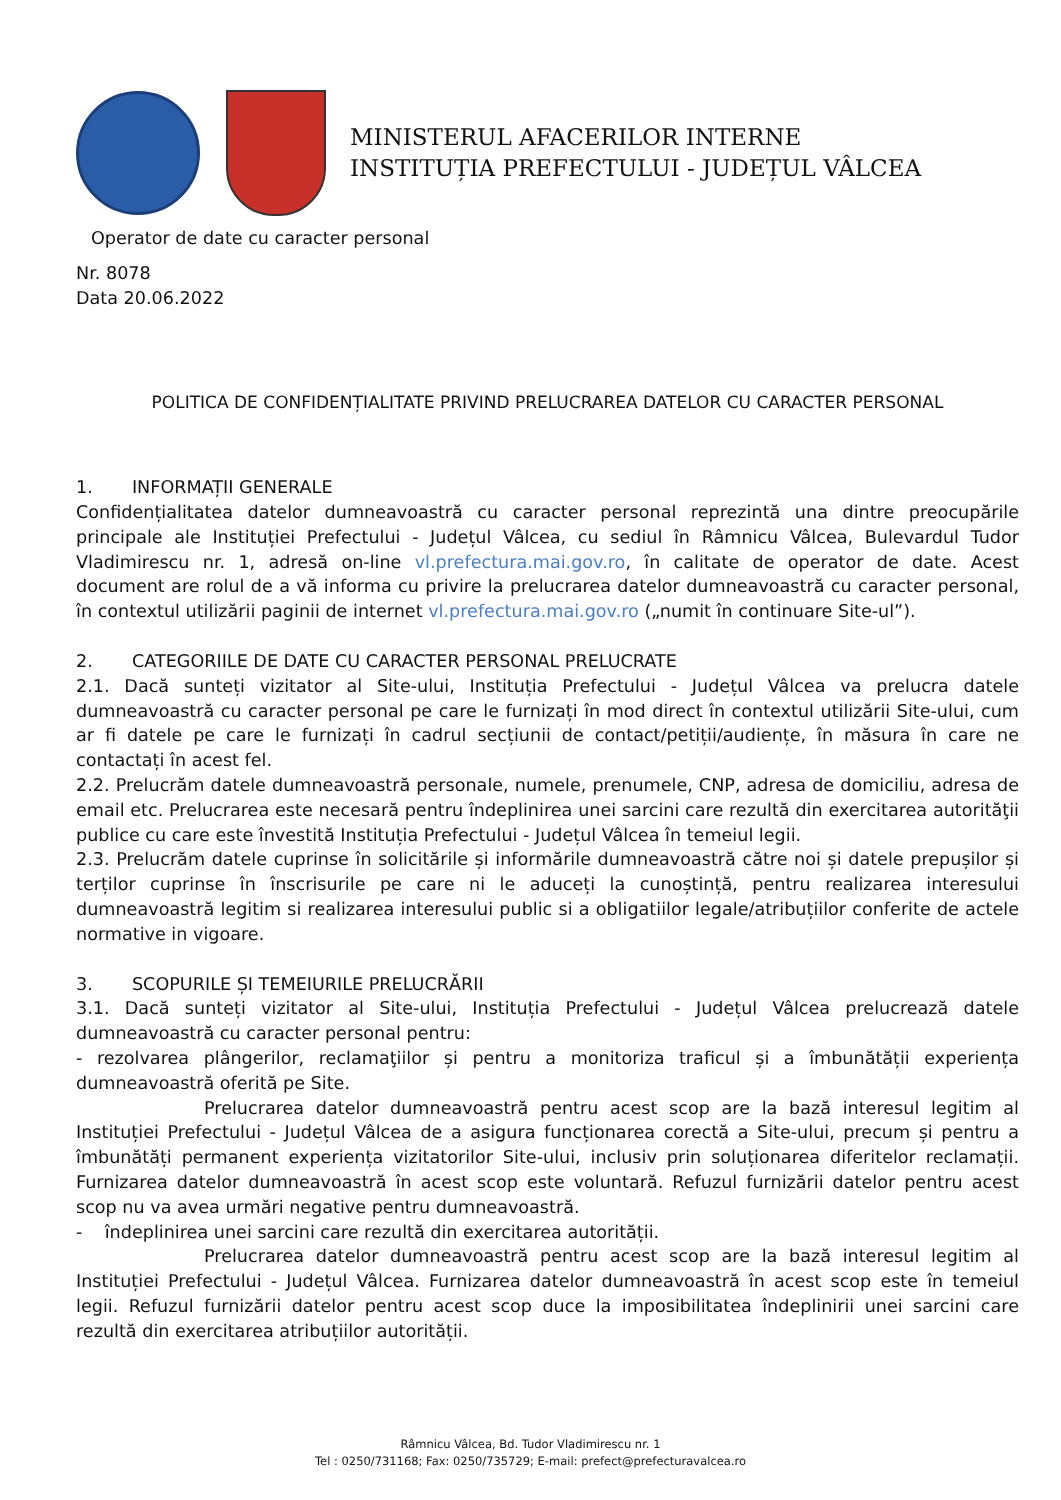MINISTERUL AFACERILOR INTERNE
INSTITUȚIA PREFECTULUI - JUDEȚUL VÂLCEA
Operator de date cu caracter personal
Nr. 8078
Data 20.06.2022
POLITICA DE CONFIDENȚIALITATE PRIVIND PRELUCRAREA DATELOR CU CARACTER PERSONAL
1. INFORMAȚII GENERALE
Confidențialitatea datelor dumneavoastră cu caracter personal reprezintă una dintre preocupările principale ale Instituției Prefectului - Județul Vâlcea, cu sediul în Râmnicu Vâlcea, Bulevardul Tudor Vladimirescu nr. 1, adresă on-line vl.prefectura.mai.gov.ro, în calitate de operator de date. Acest document are rolul de a vă informa cu privire la prelucrarea datelor dumneavoastră cu caracter personal, în contextul utilizării paginii de internet vl.prefectura.mai.gov.ro („numit în continuare Site-ul”).
2. CATEGORIILE DE DATE CU CARACTER PERSONAL PRELUCRATE
2.1. Dacă sunteți vizitator al Site-ului, Instituția Prefectului - Județul Vâlcea va prelucra datele dumneavoastră cu caracter personal pe care le furnizați în mod direct în contextul utilizării Site-ului, cum ar fi datele pe care le furnizați în cadrul secțiunii de contact/petiții/audiențe, în măsura în care ne contactați în acest fel.
2.2. Prelucrăm datele dumneavoastră personale, numele, prenumele, CNP, adresa de domiciliu, adresa de email etc. Prelucrarea este necesară pentru îndeplinirea unei sarcini care rezultă din exercitarea autorităţii publice cu care este învestită Instituția Prefectului - Județul Vâlcea în temeiul legii.
2.3. Prelucrăm datele cuprinse în solicitările și informările dumneavoastră către noi și datele prepușilor și terților cuprinse în înscrisurile pe care ni le aduceți la cunoștință, pentru realizarea interesului dumneavoastră legitim si realizarea interesului public si a obligatiilor legale/atribuțiilor conferite de actele normative in vigoare.
3. SCOPURILE ȘI TEMEIURILE PRELUCRĂRII
3.1. Dacă sunteți vizitator al Site-ului, Instituția Prefectului - Județul Vâlcea prelucrează datele dumneavoastră cu caracter personal pentru:
- rezolvarea plângerilor, reclamaţiilor și pentru a monitoriza traficul și a îmbunătății experiența dumneavoastră oferită pe Site.
Prelucrarea datelor dumneavoastră pentru acest scop are la bază interesul legitim al Instituției Prefectului - Județul Vâlcea de a asigura funcționarea corectă a Site-ului, precum și pentru a îmbunătăți permanent experiența vizitatorilor Site-ului, inclusiv prin soluționarea diferitelor reclamații. Furnizarea datelor dumneavoastră în acest scop este voluntară. Refuzul furnizării datelor pentru acest scop nu va avea urmări negative pentru dumneavoastră.
- îndeplinirea unei sarcini care rezultă din exercitarea autorității.
Prelucrarea datelor dumneavoastră pentru acest scop are la bază interesul legitim al Instituției Prefectului - Județul Vâlcea. Furnizarea datelor dumneavoastră în acest scop este în temeiul legii. Refuzul furnizării datelor pentru acest scop duce la imposibilitatea îndeplinirii unei sarcini care rezultă din exercitarea atribuțiilor autorității.
Râmnicu Vâlcea, Bd. Tudor Vladimirescu nr. 1
Tel : 0250/731168; Fax: 0250/735729; E-mail: prefect@prefecturavalcea.ro